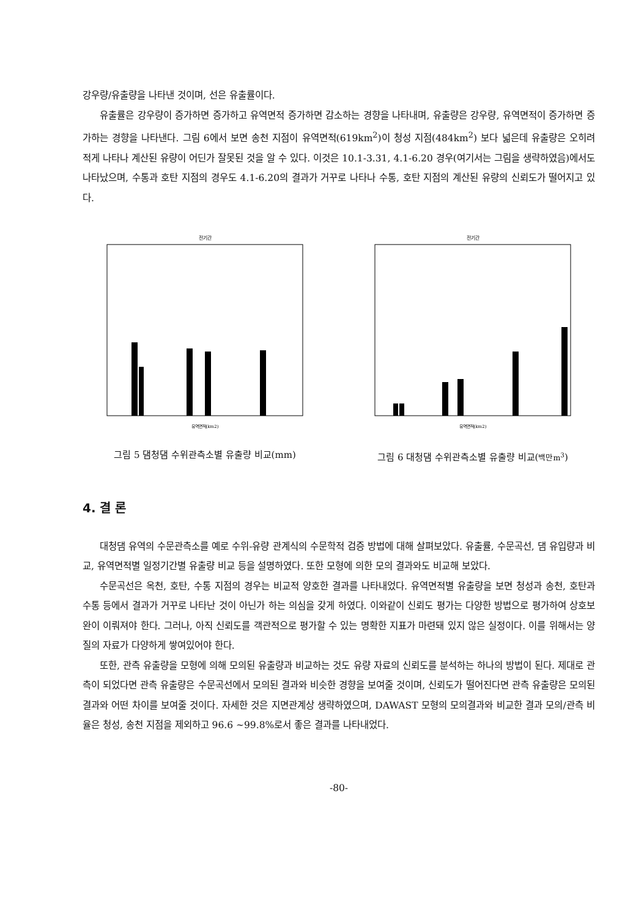강우량/유출량을 나타낸 것이며, 선은 유출률이다.
유출률은 강우량이 증가하면 증가하고 유역면적 증가하면 감소하는 경향을 나타내며, 유출량은 강우량, 유역면적이 증가하면 증가하는 경향을 나타낸다. 그림 6에서 보면 송천 지점이 유역면적(619km<sup>2</sup>)이 청성 지점(484km<sup>2</sup>) 보다 넓은데 유출량은 오히려 적게 나타나 계산된 유량이 어딘가 잘못된 것을 알 수 있다. 이것은 10.1-3.31, 4.1-6.20 경우(여기서는 그림을 생략하였음)에서도 나타났으며, 수통과 호탄 지점의 경우도 4.1-6.20의 결과가 거꾸로 나타나 수통, 호탄 지점의 계산된 유량의 신뢰도가 떨어지고 있다.
전기간
유역면적(km2)
그림 5 댐청댐 수위관측소별 유출량 비교(mm)
전기간
유역면적(km2)
그림 6 대청댐 수위관측소별 유출량 비교(백만m<sup>3</sup>)
4. 결 론
대청댐 유역의 수문관측소를 예로 수위-유량 관계식의 수문학적 검증 방법에 대해 살펴보았다. 유출률, 수문곡선, 댐 유입량과 비교, 유역면적별 일정기간별 유출량 비교 등을 설명하였다. 또한 모형에 의한 모의 결과와도 비교해 보았다.
수문곡선은 옥천, 호탄, 수통 지점의 경우는 비교적 양호한 결과를 나타내었다. 유역면적별 유출량을 보면 청성과 송천, 호탄과 수통 등에서 결과가 거꾸로 나타난 것이 아닌가 하는 의심을 갖게 하였다. 이와같이 신뢰도 평가는 다양한 방법으로 평가하여 상호보완이 이뤄져야 한다. 그러나, 아직 신뢰도를 객관적으로 평가할 수 있는 명확한 지표가 마련돼 있지 않은 실정이다. 이를 위해서는 양질의 자료가 다양하게 쌓여있어야 한다.
또한, 관측 유출량을 모형에 의해 모의된 유출량과 비교하는 것도 유량 자료의 신뢰도를 분석하는 하나의 방법이 된다. 제대로 관측이 되었다면 관측 유출량은 수문곡선에서 모의된 결과와 비슷한 경향을 보여줄 것이며, 신뢰도가 떨어진다면 관측 유출량은 모의된 결과와 어떤 차이를 보여줄 것이다. 자세한 것은 지면관계상 생략하였으며, DAWAST 모형의 모의결과와 비교한 결과 모의/관측 비율은 청성, 송천 지점을 제외하고 96.6 ~99.8%로서 좋은 결과를 나타내었다.
-80-